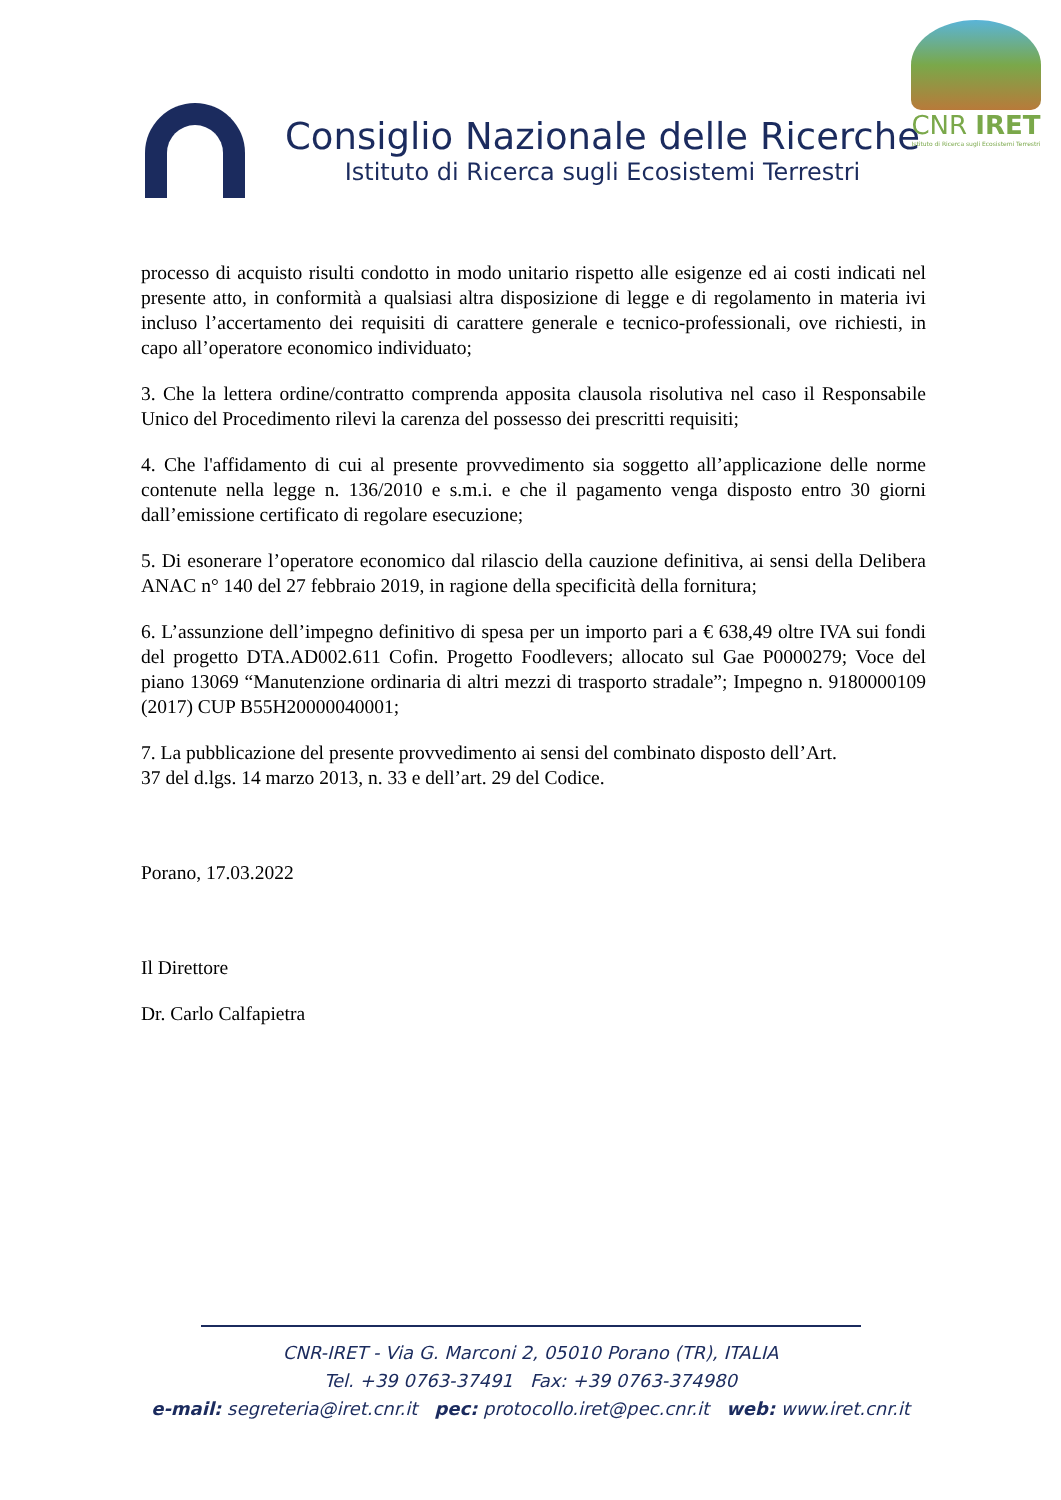Consiglio Nazionale delle Ricerche
Istituto di Ricerca sugli Ecosistemi Terrestri
CNR IRET
Istituto di Ricerca sugli Ecosistemi Terrestri
processo di acquisto risulti condotto in modo unitario rispetto alle esigenze ed ai costi indicati nel presente atto, in conformità a qualsiasi altra disposizione di legge e di regolamento in materia ivi incluso l’accertamento dei requisiti di carattere generale e tecnico-professionali, ove richiesti, in capo all’operatore economico individuato;
3. Che la lettera ordine/contratto comprenda apposita clausola risolutiva nel caso il Responsabile Unico del Procedimento rilevi la carenza del possesso dei prescritti requisiti;
4. Che l'affidamento di cui al presente provvedimento sia soggetto all’applicazione delle norme contenute nella legge n. 136/2010 e s.m.i. e che il pagamento venga disposto entro 30 giorni dall’emissione certificato di regolare esecuzione;
5. Di esonerare l’operatore economico dal rilascio della cauzione definitiva, ai sensi della Delibera ANAC n° 140 del 27 febbraio 2019, in ragione della specificità della fornitura;
6. L’assunzione dell’impegno definitivo di spesa per un importo pari a € 638,49 oltre IVA sui fondi del progetto DTA.AD002.611 Cofin. Progetto Foodlevers; allocato sul Gae P0000279; Voce del piano 13069 “Manutenzione ordinaria di altri mezzi di trasporto stradale”; Impegno n. 9180000109 (2017) CUP B55H20000040001;
7. La pubblicazione del presente provvedimento ai sensi del combinato disposto dell’Art.
37 del d.lgs. 14 marzo 2013, n. 33 e dell’art. 29 del Codice.
Porano, 17.03.2022
Il Direttore
Dr. Carlo Calfapietra
CNR-IRET - Via G. Marconi 2, 05010 Porano (TR), ITALIA
Tel. +39 0763-37491 Fax: +39 0763-374980
e-mail: segreteria@iret.cnr.it pec: protocollo.iret@pec.cnr.it web: www.iret.cnr.it